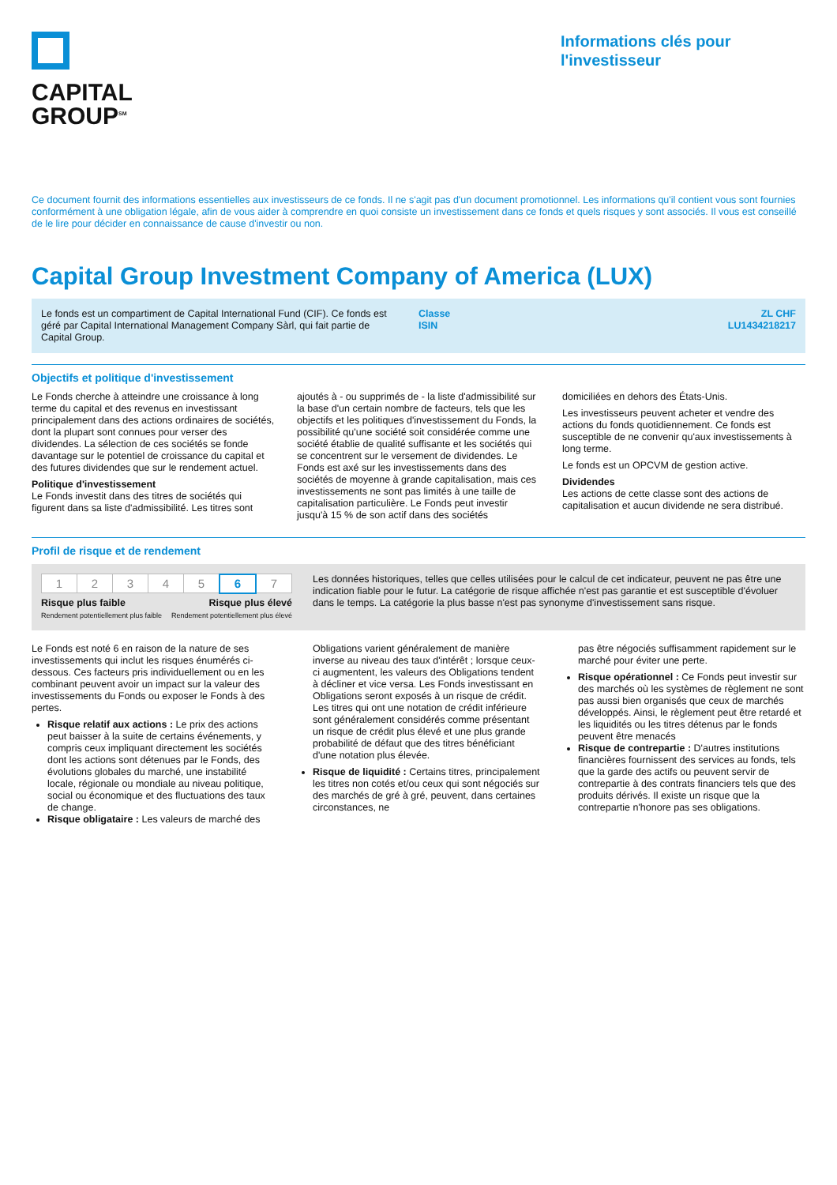CAPITAL
GROUP<sup>SM</sup>
Informations clés pour l'investisseur
Ce document fournit des informations essentielles aux investisseurs de ce fonds. Il ne s'agit pas d'un document promotionnel. Les informations qu'il contient vous sont fournies conformément à une obligation légale, afin de vous aider à comprendre en quoi consiste un investissement dans ce fonds et quels risques y sont associés. Il vous est conseillé de le lire pour décider en connaissance de cause d'investir ou non.
Capital Group Investment Company of America (LUX)
Le fonds est un compartiment de Capital International Fund (CIF). Ce fonds est géré par Capital International Management Company Sàrl, qui fait partie de Capital Group.
Classe
ISIN
ZL CHF
LU1434218217
Objectifs et politique d'investissement
Le Fonds cherche à atteindre une croissance à long terme du capital et des revenus en investissant principalement dans des actions ordinaires de sociétés, dont la plupart sont connues pour verser des dividendes. La sélection de ces sociétés se fonde davantage sur le potentiel de croissance du capital et des futures dividendes que sur le rendement actuel.
Politique d'investissement
Le Fonds investit dans des titres de sociétés qui figurent dans sa liste d'admissibilité. Les titres sont
ajoutés à - ou supprimés de - la liste d'admissibilité sur la base d'un certain nombre de facteurs, tels que les objectifs et les politiques d'investissement du Fonds, la possibilité qu'une société soit considérée comme une société établie de qualité suffisante et les sociétés qui se concentrent sur le versement de dividendes. Le Fonds est axé sur les investissements dans des sociétés de moyenne à grande capitalisation, mais ces investissements ne sont pas limités à une taille de capitalisation particulière. Le Fonds peut investir jusqu'à 15 % de son actif dans des sociétés
domiciliées en dehors des États-Unis.
Les investisseurs peuvent acheter et vendre des actions du fonds quotidiennement. Ce fonds est susceptible de ne convenir qu'aux investissements à long terme.
Le fonds est un OPCVM de gestion active.
Dividendes
Les actions de cette classe sont des actions de capitalisation et aucun dividende ne sera distribué.
Profil de risque et de rendement
| 1 | 2 | 3 | 4 | 5 | 6 | 7 |
Risque plus faible
Rendement potentiellement plus faible
Risque plus élevé
Rendement potentiellement plus élevé
Les données historiques, telles que celles utilisées pour le calcul de cet indicateur, peuvent ne pas être une indication fiable pour le futur. La catégorie de risque affichée n'est pas garantie et est susceptible d'évoluer dans le temps. La catégorie la plus basse n'est pas synonyme d'investissement sans risque.
Le Fonds est noté 6 en raison de la nature de ses investissements qui inclut les risques énumérés ci-dessous. Ces facteurs pris individuellement ou en les combinant peuvent avoir un impact sur la valeur des investissements du Fonds ou exposer le Fonds à des pertes.
Risque relatif aux actions : Le prix des actions peut baisser à la suite de certains événements, y compris ceux impliquant directement les sociétés dont les actions sont détenues par le Fonds, des évolutions globales du marché, une instabilité locale, régionale ou mondiale au niveau politique, social ou économique et des fluctuations des taux de change.
Risque obligataire : Les valeurs de marché des
Obligations varient généralement de manière inverse au niveau des taux d'intérêt ; lorsque ceux-ci augmentent, les valeurs des Obligations tendent à décliner et vice versa. Les Fonds investissant en Obligations seront exposés à un risque de crédit. Les titres qui ont une notation de crédit inférieure sont généralement considérés comme présentant un risque de crédit plus élevé et une plus grande probabilité de défaut que des titres bénéficiant d'une notation plus élevée.
Risque de liquidité : Certains titres, principalement les titres non cotés et/ou ceux qui sont négociés sur des marchés de gré à gré, peuvent, dans certaines circonstances, ne
pas être négociés suffisamment rapidement sur le marché pour éviter une perte.
Risque opérationnel : Ce Fonds peut investir sur des marchés où les systèmes de règlement ne sont pas aussi bien organisés que ceux de marchés développés. Ainsi, le règlement peut être retardé et les liquidités ou les titres détenus par le fonds peuvent être menacés
Risque de contrepartie : D'autres institutions financières fournissent des services au fonds, tels que la garde des actifs ou peuvent servir de contrepartie à des contrats financiers tels que des produits dérivés. Il existe un risque que la contrepartie n'honore pas ses obligations.